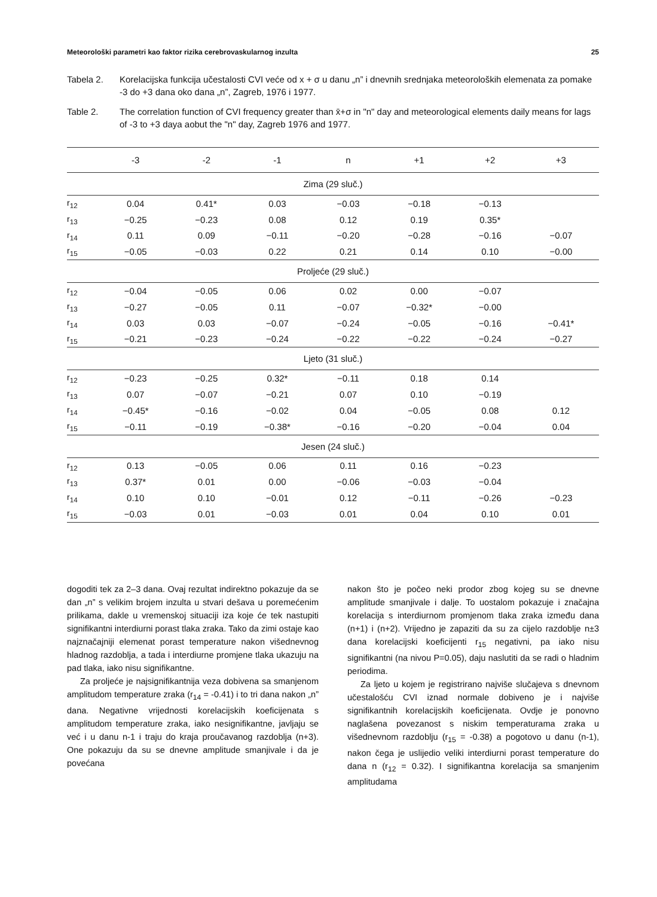Meteorološki parametri kao faktor rizika cerebrovaskularnog inzulta 25
Tabela 2. Korelacijska funkcija učestalosti CVI veće od x + σ u danu „n” i dnevnih srednjaka meteoroloških elemenata za pomake -3 do +3 dana oko dana „n”, Zagreb, 1976 i 1977.
Table 2. The correlation function of CVI frequency greater than x̄+σ in "n" day and meteorological elements daily means for lags of -3 to +3 daya aobut the "n" day, Zagreb 1976 and 1977.
| | -3 | -2 | -1 | n | +1 | +2 | +3 |
| --- | --- | --- | --- | --- | --- | --- | --- |
| Zima (29 sluč.) | | | | | | | |
| r<sub>12</sub> | 0.04 | 0.41* | 0.03 | −0.03 | −0.18 | −0.13 | |
| r<sub>13</sub> | −0.25 | −0.23 | 0.08 | 0.12 | 0.19 | 0.35* | |
| r<sub>14</sub> | 0.11 | 0.09 | −0.11 | −0.20 | −0.28 | −0.16 | −0.07 |
| r<sub>15</sub> | −0.05 | −0.03 | 0.22 | 0.21 | 0.14 | 0.10 | −0.00 |
| Proljeće (29 sluč.) | | | | | | | |
| r<sub>12</sub> | −0.04 | −0.05 | 0.06 | 0.02 | 0.00 | −0.07 | |
| r<sub>13</sub> | −0.27 | −0.05 | 0.11 | −0.07 | −0.32* | −0.00 | |
| r<sub>14</sub> | 0.03 | 0.03 | −0.07 | −0.24 | −0.05 | −0.16 | −0.41* |
| r<sub>15</sub> | −0.21 | −0.23 | −0.24 | −0.22 | −0.22 | −0.24 | −0.27 |
| Ljeto (31 sluč.) | | | | | | | |
| r<sub>12</sub> | −0.23 | −0.25 | 0.32* | −0.11 | 0.18 | 0.14 | |
| r<sub>13</sub> | 0.07 | −0.07 | −0.21 | 0.07 | 0.10 | −0.19 | |
| r<sub>14</sub> | −0.45* | −0.16 | −0.02 | 0.04 | −0.05 | 0.08 | 0.12 |
| r<sub>15</sub> | −0.11 | −0.19 | −0.38* | −0.16 | −0.20 | −0.04 | 0.04 |
| Jesen (24 sluč.) | | | | | | | |
| r<sub>12</sub> | 0.13 | −0.05 | 0.06 | 0.11 | 0.16 | −0.23 | |
| r<sub>13</sub> | 0.37* | 0.01 | 0.00 | −0.06 | −0.03 | −0.04 | |
| r<sub>14</sub> | 0.10 | 0.10 | −0.01 | 0.12 | −0.11 | −0.26 | −0.23 |
| r<sub>15</sub> | −0.03 | 0.01 | −0.03 | 0.01 | 0.04 | 0.10 | 0.01 |
dogoditi tek za 2–3 dana. Ovaj rezultat indirektno pokazuje da se dan „n” s velikim brojem inzulta u stvari dešava u poremećenim prilikama, dakle u vremenskoj situaciji iza koje će tek nastupiti signifikantni interdiurni porast tlaka zraka. Tako da zimi ostaje kao najznačajniji elemenat porast temperature nakon višednevnog hladnog razdoblja, a tada i interdiurne promjene tlaka ukazuju na pad tlaka, iako nisu signifikantne.
Za proljeće je najsignifikantnija veza dobivena sa smanjenom amplitudom temperature zraka (r<sub>14</sub> = -0.41) i to tri dana nakon „n” dana. Negativne vrijednosti korelacijskih koeficijenata s amplitudom temperature zraka, iako nesignifikantne, javljaju se već i u danu n-1 i traju do kraja proučavanog razdoblja (n+3). One pokazuju da su se dnevne amplitude smanjivale i da je povećana
nakon što je počeo neki prodor zbog kojeg su se dnevne amplitude smanjivale i dalje. To uostalom pokazuje i značajna korelacija s interdiurnom promjenom tlaka zraka između dana (n+1) i (n+2). Vrijedno je zapaziti da su za cijelo razdoblje n±3 dana korelacijski koeficijenti r<sub>15</sub> negativni, pa iako nisu signifikantni (na nivou P=0.05), daju naslutiti da se radi o hladnim periodima.
Za ljeto u kojem je registrirano najviše slučajeva s dnevnom učestalošću CVI iznad normale dobiveno je i najviše signifikantnih korelacijskih koeficijenata. Ovdje je ponovno naglašena povezanost s niskim temperaturama zraka u višednevnom razdoblju (r<sub>15</sub> = -0.38) a pogotovo u danu (n-1), nakon čega je uslijedio veliki interdiurni porast temperature do dana n (r<sub>12</sub> = 0.32). I signifikantna korelacija sa smanjenim amplitudama